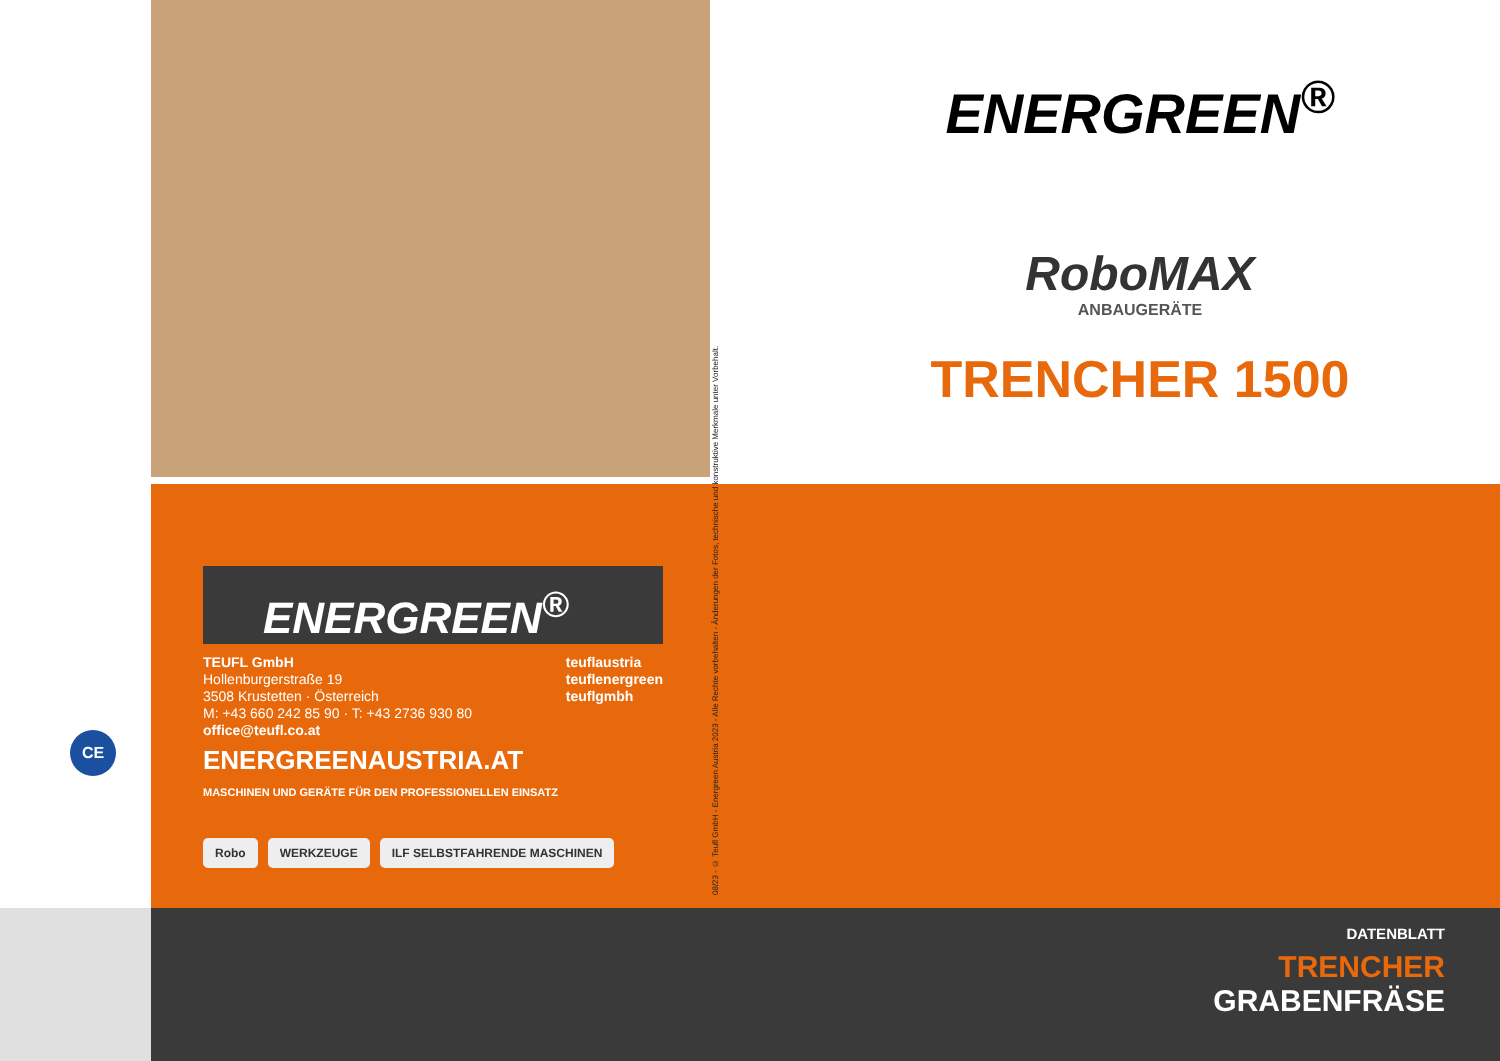ENERGREEN<sup>®</sup>
RoboMAX
ANBAUGERÄTE
TRENCHER 1500
08/23 - © Teufl GmbH - Energreen Austria 2023 - Alle Rechte vorbehalten - Änderungen der Fotos, technische und konstruktive Merkmale unter Vorbehalt.
ENERGREEN<sup>®</sup>
TEUFL GmbH
Hollenburgerstraße 19
3508 Krustetten · Österreich
M: +43 660 242 85 90 · T: +43 2736 930 80
office@teufl.co.at
teuflaustria
teuflenergreen
teuflgmbh
ENERGREENAUSTRIA.AT
MASCHINEN UND GERÄTE FÜR DEN PROFESSIONELLEN EINSATZ
Robo WERKZEUGE ILF SELBSTFAHRENDE MASCHINEN
CE
DATENBLATT
TRENCHER
GRABENFRÄSE